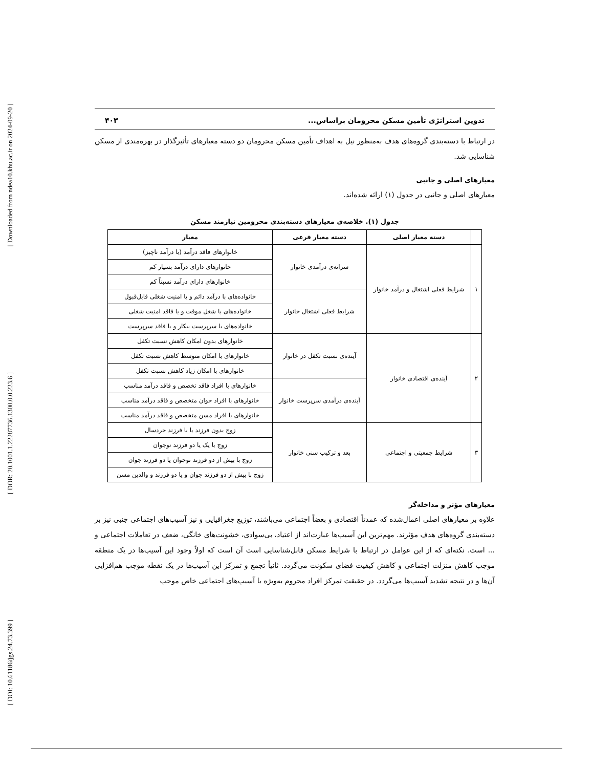[ Downloaded from ndea10.khu.ac.ir on 2024-09-20 ]
[ DOR: 20.1001.1.22287736.1300.0.0.223.6 ]
[ DOI: 10.61186/jgs.24.73.399 ]
تدوین استراتژی تأمین مسکن محرومان براساس... ۴۰۳
در ارتباط با دسته‌بندی گروه‌های هدف به‌منظور نیل به اهداف تأمین مسکن محرومان دو دسته معیارهای تأثیرگذار در بهره‌مندی از مسکن شناسایی شد.
معیارهای اصلی و جانبی
معیارهای اصلی و جانبی در جدول (۱) ارائه شده‌اند.
جدول (۱). خلاصه‌ی معیارهای دسته‌بندی محرومین نیازمند مسکن
| | دسته معیار اصلی | دسته معیار فرعی | معیار |
| --- | --- | --- | --- |
| ۱ | شرایط فعلی اشتغال و درآمد خانوار | سرانه‌ی درآمدی خانوار | خانوارهای فاقد درآمد (با درآمد ناچیز) |
| | | | خانوارهای دارای درآمد بسیار کم |
| | | | خانوارهای دارای درآمد نسبتاً کم |
| | | شرایط فعلی اشتغال خانوار | خانواده‌های با درآمد دائم و یا امنیت شغلی قابل‌قبول |
| | | | خانواده‌های با شغل موقت و یا فاقد امنیت شغلی |
| | | | خانواده‌های با سرپرست بیکار و یا فاقد سرپرست |
| ۲ | آینده‌ی اقتصادی خانوار | آینده‌ی نسبت تکفل در خانوار | خانوارهای بدون امکان کاهش نسبت تکفل |
| | | | خانوارهای با امکان متوسط کاهش نسبت تکفل |
| | | | خانوارهای با امکان زیاد کاهش نسبت تکفل |
| | | آینده‌ی درآمدی سرپرست خانوار | خانوارهای با افراد فاقد تخصص و فاقد درآمد مناسب |
| | | | خانوارهای با افراد جوان متخصص و فاقد درآمد مناسب |
| | | | خانوارهای با افراد مسن متخصص و فاقد درآمد مناسب |
| ۳ | شرایط جمعیتی و اجتماعی | بعد و ترکیب سنی خانوار | زوج بدون فرزند یا با فرزند خردسال |
| | | | زوج با یک یا دو فرزند نوجوان |
| | | | زوج با بیش از دو فرزند نوجوان یا دو فرزند جوان |
| | | | زوج با بیش از دو فرزند جوان و یا دو فرزند و والدین مسن |
معیارهای مؤثر و مداخله‌گر
علاوه بر معیارهای اصلی اعمال‌شده که عمدتاً اقتصادی و بعضاً اجتماعی می‌باشند، توزیع جغرافیایی و نیز آسیب‌های اجتماعی جنبی نیز بر دسته‌بندی گروه‌های هدف مؤثرند. مهم‌ترین این آسیب‌ها عبارت‌اند از اعتیاد، بی‌سوادی، خشونت‌های خانگی، ضعف در تعاملات اجتماعی و ... است. نکته‌ای که از این عوامل در ارتباط با شرایط مسکن قابل‌شناسایی است آن است که اولاً وجود این آسیب‌ها در یک منطقه موجب کاهش منزلت اجتماعی و کاهش کیفیت فضای سکونت می‌گردد. ثانیاً تجمع و تمرکز این آسیب‌ها در یک نقطه موجب هم‌افزایی آن‌ها و در نتیجه تشدید آسیب‌ها می‌گردد. در حقیقت تمرکز افراد محروم به‌ویژه با آسیب‌های اجتماعی خاص موجب